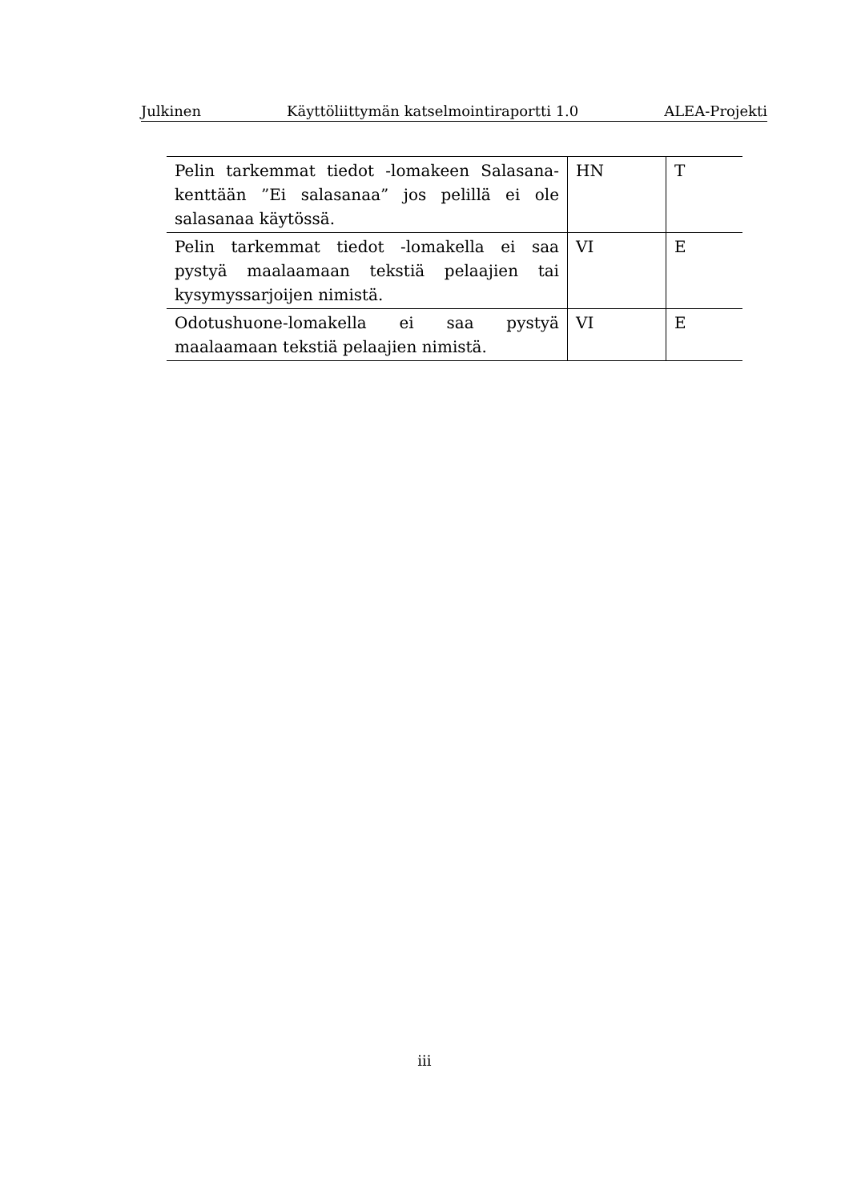Julkinen Käyttöliittymän katselmointiraportti 1.0 ALEA-Projekti
| Pelin tarkemmat tiedot -lomakeen Salasana-kenttään ”Ei salasanaa” jos pelillä ei ole salasanaa käytössä. | HN | T |
| Pelin tarkemmat tiedot -lomakella ei saa pystyä maalaamaan tekstiä pelaajien tai kysymyssarjoijen nimistä. | VI | E |
| Odotushuone-lomakella ei saa pystyä maalaamaan tekstiä pelaajien nimistä. | VI | E |
iii